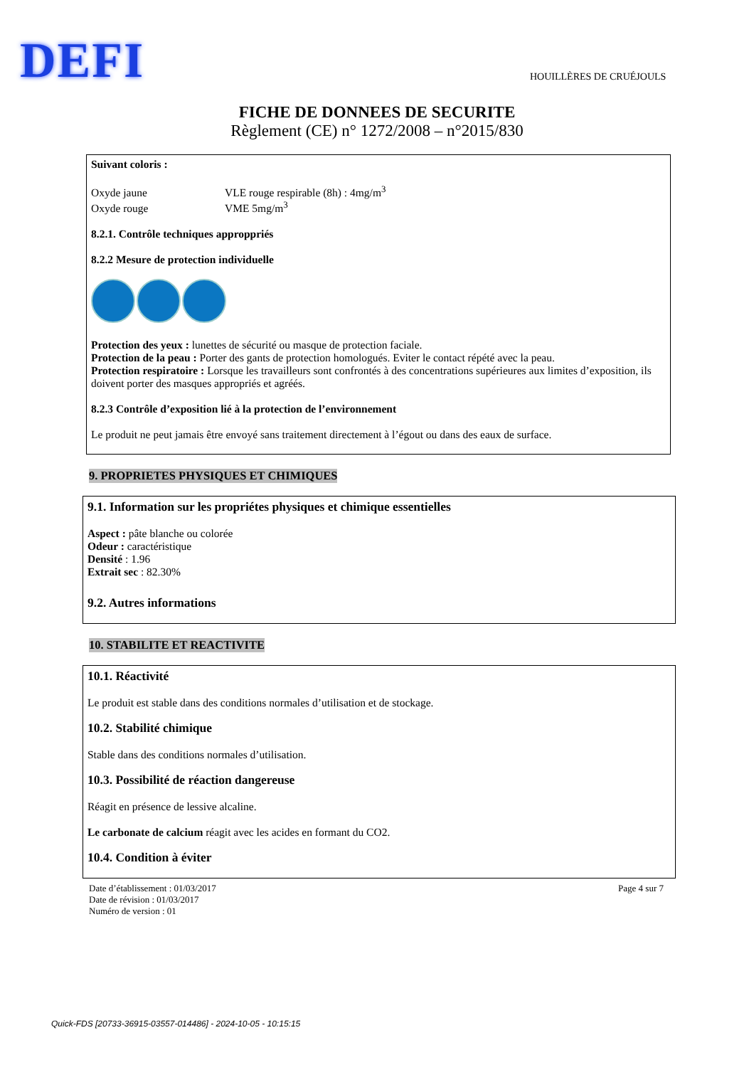DEFI HOUILLÈRES DE CRUÉJOULS
FICHE DE DONNEES DE SECURITE
Règlement (CE) n° 1272/2008 – n°2015/830
Suivant coloris :
Oxyde jaune VLE rouge respirable (8h) : 4mg/m<sup>3</sup>
Oxyde rouge VME 5mg/m<sup>3</sup>
8.2.1. Contrôle techniques approppriés
8.2.2 Mesure de protection individuelle
Protection des yeux : lunettes de sécurité ou masque de protection faciale.
Protection de la peau : Porter des gants de protection homologués. Eviter le contact répété avec la peau.
Protection respiratoire : Lorsque les travailleurs sont confrontés à des concentrations supérieures aux limites d’exposition, ils doivent porter des masques appropriés et agréés.
8.2.3 Contrôle d’exposition lié à la protection de l’environnement
Le produit ne peut jamais être envoyé sans traitement directement à l’égout ou dans des eaux de surface.
9. PROPRIETES PHYSIQUES ET CHIMIQUES
9.1. Information sur les propriétes physiques et chimique essentielles
Aspect : pâte blanche ou colorée
Odeur : caractéristique
Densité : 1.96
Extrait sec : 82.30%
9.2. Autres informations
10. STABILITE ET REACTIVITE
10.1. Réactivité
Le produit est stable dans des conditions normales d’utilisation et de stockage.
10.2. Stabilité chimique
Stable dans des conditions normales d’utilisation.
10.3. Possibilité de réaction dangereuse
Réagit en présence de lessive alcaline.
Le carbonate de calcium réagit avec les acides en formant du CO2.
10.4. Condition à éviter
Date d’établissement : 01/03/2017
Date de révision : 01/03/2017
Numéro de version : 01
Page 4 sur 7
Quick-FDS [20733-36915-03557-014486] - 2024-10-05 - 10:15:15